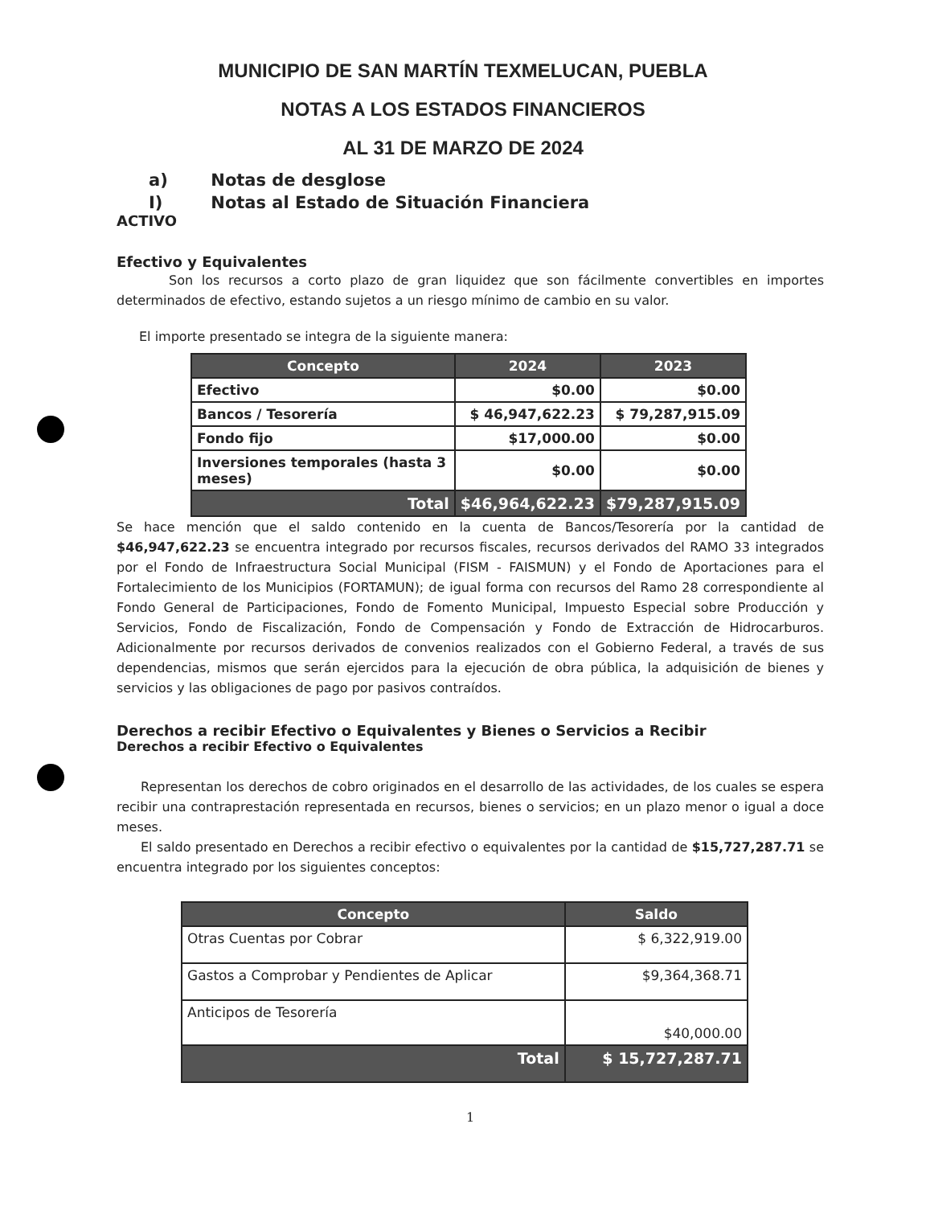MUNICIPIO DE SAN MARTÍN TEXMELUCAN, PUEBLA
NOTAS A LOS ESTADOS FINANCIEROS
AL 31 DE MARZO DE 2024
a) Notas de desglose
I) Notas al Estado de Situación Financiera
ACTIVO
Efectivo y Equivalentes
Son los recursos a corto plazo de gran liquidez que son fácilmente convertibles en importes determinados de efectivo, estando sujetos a un riesgo mínimo de cambio en su valor.
El importe presentado se integra de la siguiente manera:
| Concepto | 2024 | 2023 |
| --- | --- | --- |
| Efectivo | $0.00 | $0.00 |
| Bancos / Tesorería | $ 46,947,622.23 | $ 79,287,915.09 |
| Fondo fijo | $17,000.00 | $0.00 |
| Inversiones temporales (hasta 3 meses) | $0.00 | $0.00 |
| Total | $46,964,622.23 | $79,287,915.09 |
Se hace mención que el saldo contenido en la cuenta de Bancos/Tesorería por la cantidad de $46,947,622.23 se encuentra integrado por recursos fiscales, recursos derivados del RAMO 33 integrados por el Fondo de Infraestructura Social Municipal (FISM - FAISMUN) y el Fondo de Aportaciones para el Fortalecimiento de los Municipios (FORTAMUN); de igual forma con recursos del Ramo 28 correspondiente al Fondo General de Participaciones, Fondo de Fomento Municipal, Impuesto Especial sobre Producción y Servicios, Fondo de Fiscalización, Fondo de Compensación y Fondo de Extracción de Hidrocarburos. Adicionalmente por recursos derivados de convenios realizados con el Gobierno Federal, a través de sus dependencias, mismos que serán ejercidos para la ejecución de obra pública, la adquisición de bienes y servicios y las obligaciones de pago por pasivos contraídos.
Derechos a recibir Efectivo o Equivalentes y Bienes o Servicios a Recibir
Derechos a recibir Efectivo o Equivalentes
Representan los derechos de cobro originados en el desarrollo de las actividades, de los cuales se espera recibir una contraprestación representada en recursos, bienes o servicios; en un plazo menor o igual a doce meses.
El saldo presentado en Derechos a recibir efectivo o equivalentes por la cantidad de $15,727,287.71 se encuentra integrado por los siguientes conceptos:
| Concepto | Saldo |
| --- | --- |
| Otras Cuentas por Cobrar | $ 6,322,919.00 |
| Gastos a Comprobar y Pendientes de Aplicar | $9,364,368.71 |
| Anticipos de Tesorería | $40,000.00 |
| Total | $ 15,727,287.71 |
1